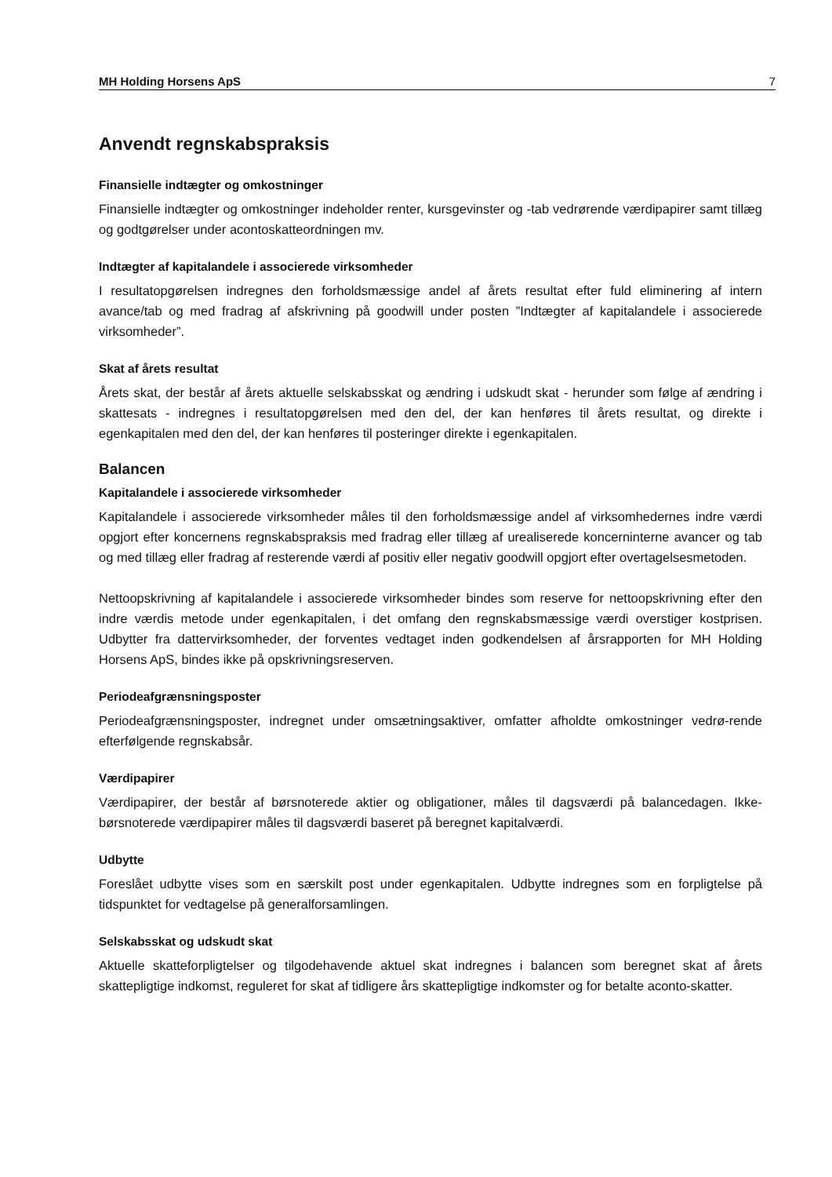MH Holding Horsens ApS 7
Anvendt regnskabspraksis
Finansielle indtægter og omkostninger
Finansielle indtægter og omkostninger indeholder renter, kursgevinster og -tab vedrørende værdipapirer samt tillæg og godtgørelser under acontoskatteordningen mv.
Indtægter af kapitalandele i associerede virksomheder
I resultatopgørelsen indregnes den forholdsmæssige andel af årets resultat efter fuld eliminering af intern avance/tab og med fradrag af afskrivning på goodwill under posten ”Indtægter af kapitalandele i associerede virksomheder”.
Skat af årets resultat
Årets skat, der består af årets aktuelle selskabsskat og ændring i udskudt skat - herunder som følge af ændring i skattesats - indregnes i resultatopgørelsen med den del, der kan henføres til årets resultat, og direkte i egenkapitalen med den del, der kan henføres til posteringer direkte i egenkapitalen.
Balancen
Kapitalandele i associerede virksomheder
Kapitalandele i associerede virksomheder måles til den forholdsmæssige andel af virksomhedernes indre værdi opgjort efter koncernens regnskabspraksis med fradrag eller tillæg af urealiserede koncerninterne avancer og tab og med tillæg eller fradrag af resterende værdi af positiv eller negativ goodwill opgjort efter overtagelsesmetoden.
Nettoopskrivning af kapitalandele i associerede virksomheder bindes som reserve for nettoopskrivning efter den indre værdis metode under egenkapitalen, i det omfang den regnskabsmæssige værdi overstiger kostprisen. Udbytter fra dattervirksomheder, der forventes vedtaget inden godkendelsen af årsrapporten for MH Holding Horsens ApS, bindes ikke på opskrivningsreserven.
Periodeafgrænsningsposter
Periodeafgrænsningsposter, indregnet under omsætningsaktiver, omfatter afholdte omkostninger vedrø-rende efterfølgende regnskabsår.
Værdipapirer
Værdipapirer, der består af børsnoterede aktier og obligationer, måles til dagsværdi på balancedagen. Ikke-børsnoterede værdipapirer måles til dagsværdi baseret på beregnet kapitalværdi.
Udbytte
Foreslået udbytte vises som en særskilt post under egenkapitalen. Udbytte indregnes som en forpligtelse på tidspunktet for vedtagelse på generalforsamlingen.
Selskabsskat og udskudt skat
Aktuelle skatteforpligtelser og tilgodehavende aktuel skat indregnes i balancen som beregnet skat af årets skattepligtige indkomst, reguleret for skat af tidligere års skattepligtige indkomster og for betalte aconto-skatter.